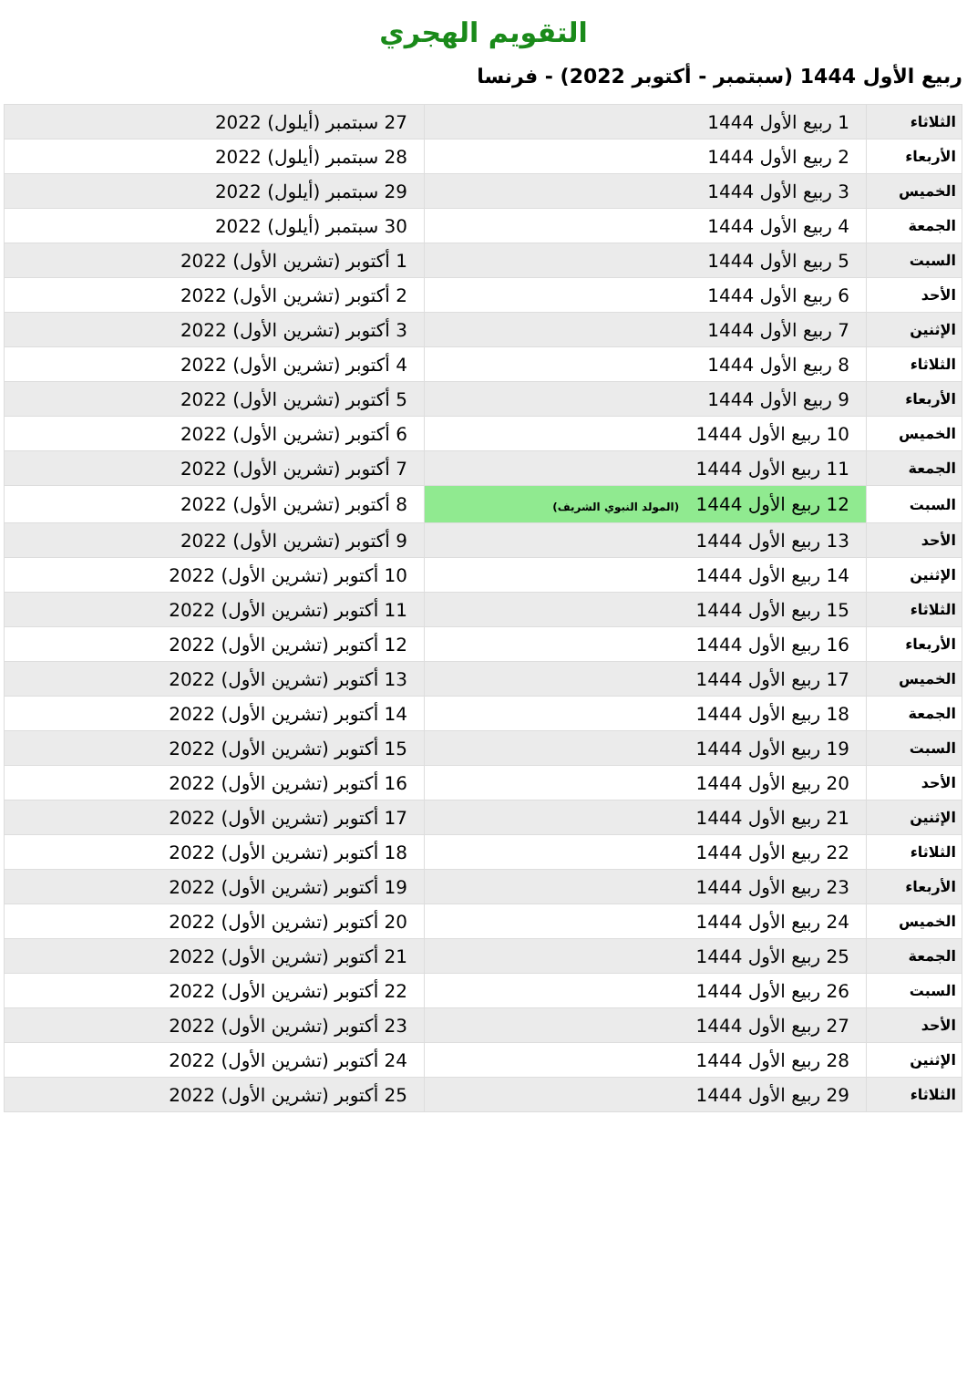التقويم الهجري
ربيع الأول 1444 (سبتمبر - أكتوبر 2022) - فرنسا
| الثلاثاء | 1 ربيع الأول 1444 | 27 سبتمبر (أيلول) 2022 |
| الأربعاء | 2 ربيع الأول 1444 | 28 سبتمبر (أيلول) 2022 |
| الخميس | 3 ربيع الأول 1444 | 29 سبتمبر (أيلول) 2022 |
| الجمعة | 4 ربيع الأول 1444 | 30 سبتمبر (أيلول) 2022 |
| السبت | 5 ربيع الأول 1444 | 1 أكتوبر (تشرين الأول) 2022 |
| الأحد | 6 ربيع الأول 1444 | 2 أكتوبر (تشرين الأول) 2022 |
| الإثنين | 7 ربيع الأول 1444 | 3 أكتوبر (تشرين الأول) 2022 |
| الثلاثاء | 8 ربيع الأول 1444 | 4 أكتوبر (تشرين الأول) 2022 |
| الأربعاء | 9 ربيع الأول 1444 | 5 أكتوبر (تشرين الأول) 2022 |
| الخميس | 10 ربيع الأول 1444 | 6 أكتوبر (تشرين الأول) 2022 |
| الجمعة | 11 ربيع الأول 1444 | 7 أكتوبر (تشرين الأول) 2022 |
| السبت | 12 ربيع الأول 1444 (المولد النبوي الشريف) | 8 أكتوبر (تشرين الأول) 2022 |
| الأحد | 13 ربيع الأول 1444 | 9 أكتوبر (تشرين الأول) 2022 |
| الإثنين | 14 ربيع الأول 1444 | 10 أكتوبر (تشرين الأول) 2022 |
| الثلاثاء | 15 ربيع الأول 1444 | 11 أكتوبر (تشرين الأول) 2022 |
| الأربعاء | 16 ربيع الأول 1444 | 12 أكتوبر (تشرين الأول) 2022 |
| الخميس | 17 ربيع الأول 1444 | 13 أكتوبر (تشرين الأول) 2022 |
| الجمعة | 18 ربيع الأول 1444 | 14 أكتوبر (تشرين الأول) 2022 |
| السبت | 19 ربيع الأول 1444 | 15 أكتوبر (تشرين الأول) 2022 |
| الأحد | 20 ربيع الأول 1444 | 16 أكتوبر (تشرين الأول) 2022 |
| الإثنين | 21 ربيع الأول 1444 | 17 أكتوبر (تشرين الأول) 2022 |
| الثلاثاء | 22 ربيع الأول 1444 | 18 أكتوبر (تشرين الأول) 2022 |
| الأربعاء | 23 ربيع الأول 1444 | 19 أكتوبر (تشرين الأول) 2022 |
| الخميس | 24 ربيع الأول 1444 | 20 أكتوبر (تشرين الأول) 2022 |
| الجمعة | 25 ربيع الأول 1444 | 21 أكتوبر (تشرين الأول) 2022 |
| السبت | 26 ربيع الأول 1444 | 22 أكتوبر (تشرين الأول) 2022 |
| الأحد | 27 ربيع الأول 1444 | 23 أكتوبر (تشرين الأول) 2022 |
| الإثنين | 28 ربيع الأول 1444 | 24 أكتوبر (تشرين الأول) 2022 |
| الثلاثاء | 29 ربيع الأول 1444 | 25 أكتوبر (تشرين الأول) 2022 |